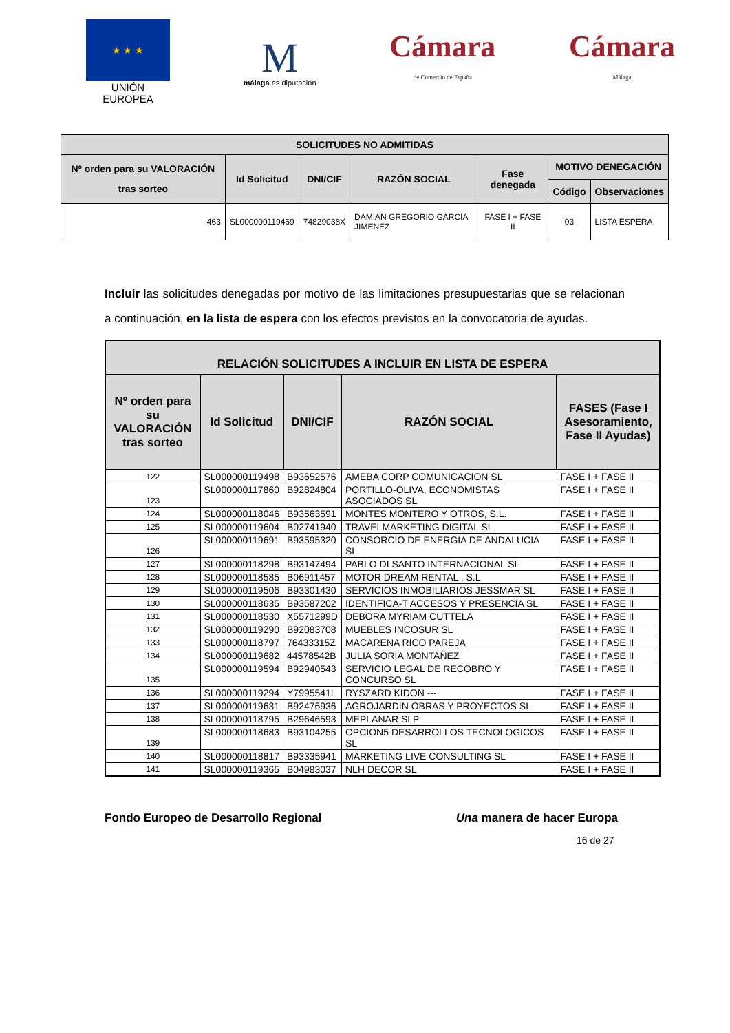★ ★ ★
UNIÓN EUROPEA
M
málaga.es diputación
Cámara
de Comercio de España
Cámara
Málaga
| SOLICITUDES NO ADMITIDAS | | | | | | |
| --- | --- | --- | --- | --- | --- | --- |
| Nº orden para su VALORACIÓN tras sorteo | Id Solicitud | DNI/CIF | RAZÓN SOCIAL | Fase denegada | MOTIVO DENEGACIÓN | |
| | | | | | Código | Observaciones |
| 463 | SL000000119469 | 74829038X | DAMIAN GREGORIO GARCIA JIMENEZ | FASE I + FASE II | 03 | LISTA ESPERA |
Incluir las solicitudes denegadas por motivo de las limitaciones presupuestarias que se relacionan a continuación, en la lista de espera con los efectos previstos en la convocatoria de ayudas.
| RELACIÓN SOLICITUDES A INCLUIR EN LISTA DE ESPERA | | | | |
| --- | --- | --- | --- | --- |
| Nº orden para su VALORACIÓN tras sorteo | Id Solicitud | DNI/CIF | RAZÓN SOCIAL | FASES (Fase I Asesoramiento, Fase II Ayudas) |
| 122 | SL000000119498 | B93652576 | AMEBA CORP COMUNICACION SL | FASE I + FASE II |
| 123 | SL000000117860 | B92824804 | PORTILLO-OLIVA, ECONOMISTAS ASOCIADOS SL | FASE I + FASE II |
| 124 | SL000000118046 | B93563591 | MONTES MONTERO Y OTROS, S.L. | FASE I + FASE II |
| 125 | SL000000119604 | B02741940 | TRAVELMARKETING DIGITAL SL | FASE I + FASE II |
| 126 | SL000000119691 | B93595320 | CONSORCIO DE ENERGIA DE ANDALUCIA SL | FASE I + FASE II |
| 127 | SL000000118298 | B93147494 | PABLO DI SANTO INTERNACIONAL SL | FASE I + FASE II |
| 128 | SL000000118585 | B06911457 | MOTOR DREAM RENTAL , S.L | FASE I + FASE II |
| 129 | SL000000119506 | B93301430 | SERVICIOS INMOBILIARIOS JESSMAR SL | FASE I + FASE II |
| 130 | SL000000118635 | B93587202 | IDENTIFICA-T ACCESOS Y PRESENCIA SL | FASE I + FASE II |
| 131 | SL000000118530 | X5571299D | DEBORA MYRIAM CUTTELA | FASE I + FASE II |
| 132 | SL000000119290 | B92083708 | MUEBLES INCOSUR SL | FASE I + FASE II |
| 133 | SL000000118797 | 76433315Z | MACARENA RICO PAREJA | FASE I + FASE II |
| 134 | SL000000119682 | 44578542B | JULIA SORIA MONTAÑEZ | FASE I + FASE II |
| 135 | SL000000119594 | B92940543 | SERVICIO LEGAL DE RECOBRO Y CONCURSO SL | FASE I + FASE II |
| 136 | SL000000119294 | Y7995541L | RYSZARD KIDON --- | FASE I + FASE II |
| 137 | SL000000119631 | B92476936 | AGROJARDIN OBRAS Y PROYECTOS SL | FASE I + FASE II |
| 138 | SL000000118795 | B29646593 | MEPLANAR SLP | FASE I + FASE II |
| 139 | SL000000118683 | B93104255 | OPCION5 DESARROLLOS TECNOLOGICOS SL | FASE I + FASE II |
| 140 | SL000000118817 | B93335941 | MARKETING LIVE CONSULTING SL | FASE I + FASE II |
| 141 | SL000000119365 | B04983037 | NLH DECOR SL | FASE I + FASE II |
Fondo Europeo de Desarrollo Regional Una manera de hacer Europa
16 de 27